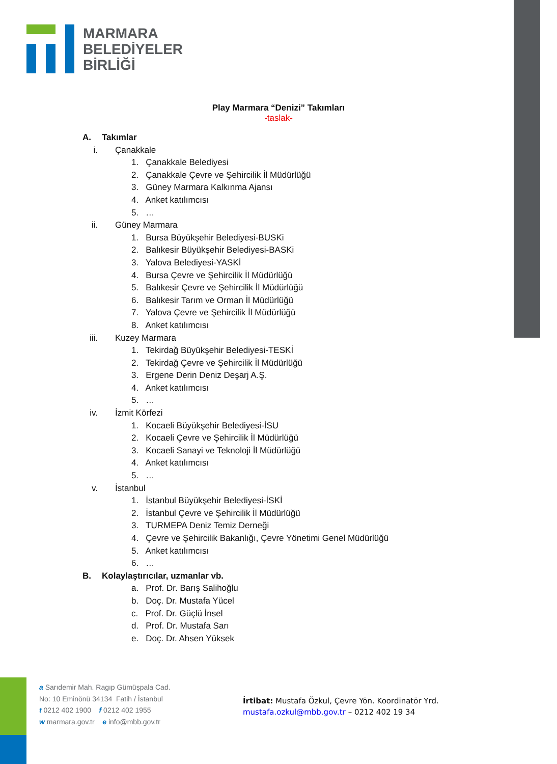MARMARA
BELEDİYELER
BİRLİĞİ
Play Marmara “Denizi” Takımları
-taslak-
A. Takımlar
i. Çanakkale
1. Çanakkale Belediyesi
2. Çanakkale Çevre ve Şehircilik İl Müdürlüğü
3. Güney Marmara Kalkınma Ajansı
4. Anket katılımcısı
5. …
ii. Güney Marmara
1. Bursa Büyükşehir Belediyesi-BUSKi
2. Balıkesir Büyükşehir Belediyesi-BASKi
3. Yalova Belediyesi-YASKİ
4. Bursa Çevre ve Şehircilik İl Müdürlüğü
5. Balıkesir Çevre ve Şehircilik İl Müdürlüğü
6. Balıkesir Tarım ve Orman İl Müdürlüğü
7. Yalova Çevre ve Şehircilik İl Müdürlüğü
8. Anket katılımcısı
iii. Kuzey Marmara
1. Tekirdağ Büyükşehir Belediyesi-TESKİ
2. Tekirdağ Çevre ve Şehircilik İl Müdürlüğü
3. Ergene Derin Deniz Deşarj A.Ş.
4. Anket katılımcısı
5. …
iv. İzmit Körfezi
1. Kocaeli Büyükşehir Belediyesi-İSU
2. Kocaeli Çevre ve Şehircilik İl Müdürlüğü
3. Kocaeli Sanayi ve Teknoloji İl Müdürlüğü
4. Anket katılımcısı
5. …
v. İstanbul
1. İstanbul Büyükşehir Belediyesi-İSKİ
2. İstanbul Çevre ve Şehircilik İl Müdürlüğü
3. TURMEPA Deniz Temiz Derneği
4. Çevre ve Şehircilik Bakanlığı, Çevre Yönetimi Genel Müdürlüğü
5. Anket katılımcısı
6. …
B. Kolaylaştırıcılar, uzmanlar vb.
a. Prof. Dr. Barış Salihoğlu
b. Doç. Dr. Mustafa Yücel
c. Prof. Dr. Güçlü İnsel
d. Prof. Dr. Mustafa Sarı
e. Doç. Dr. Ahsen Yüksek
a Sarıdemir Mah. Ragıp Gümüşpala Cad.
No: 10 Eminönü 34134 Fatih / İstanbul
t 0212 402 1900 f 0212 402 1955
w marmara.gov.tr e info@mbb.gov.tr
İrtibat: Mustafa Özkul, Çevre Yön. Koordinatör Yrd.
mustafa.ozkul@mbb.gov.tr – 0212 402 19 34